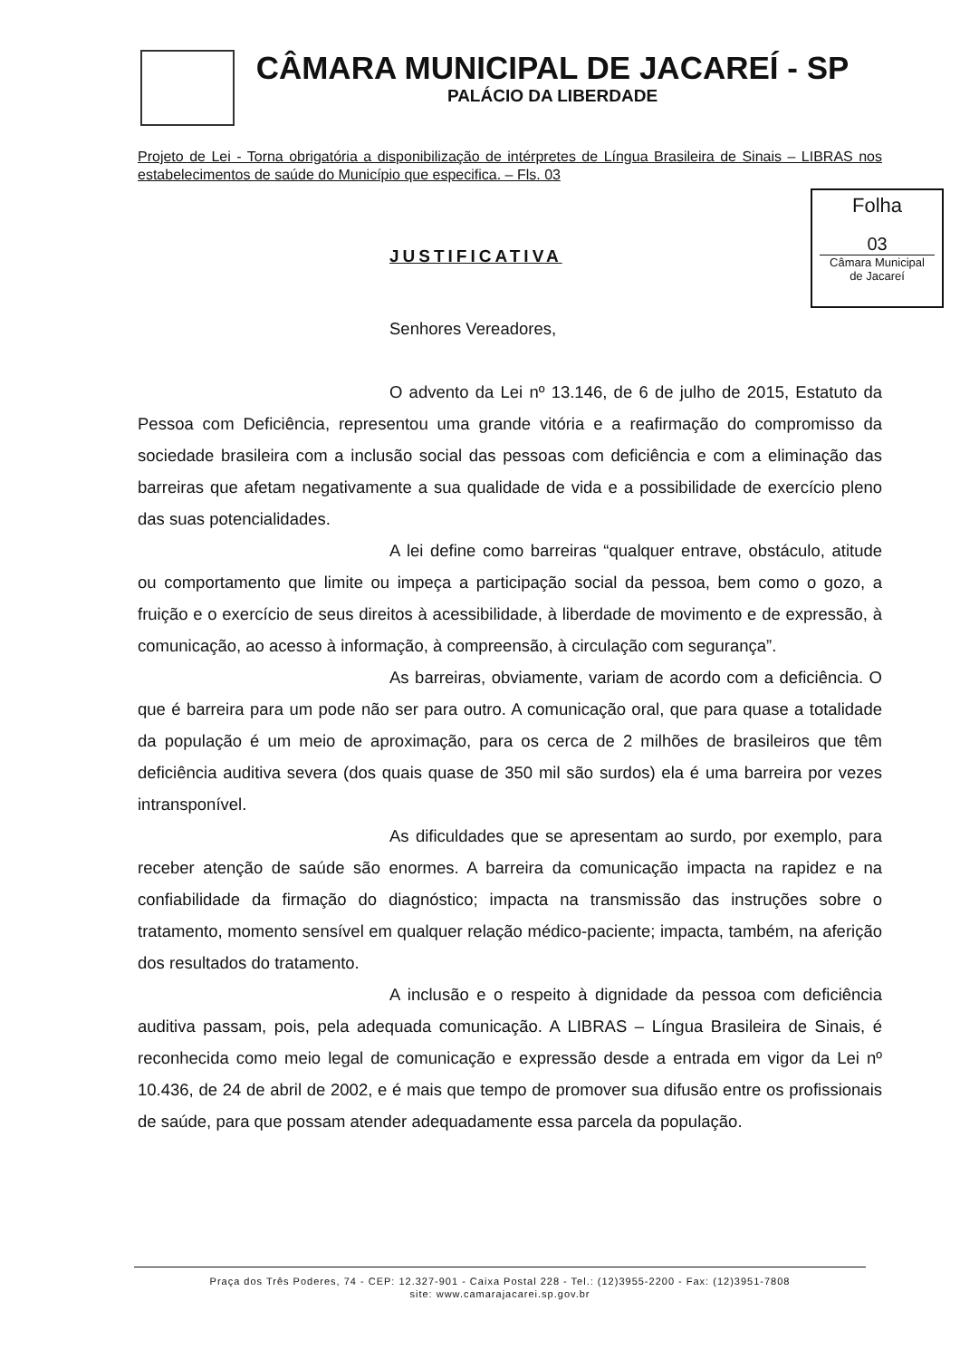CÂMARA MUNICIPAL DE JACAREÍ - SP
PALÁCIO DA LIBERDADE
Projeto de Lei - Torna obrigatória a disponibilização de intérpretes de Língua Brasileira de Sinais – LIBRAS nos estabelecimentos de saúde do Município que especifica. – Fls. 03
Folha
03
Câmara Municipal
de Jacareí
JUSTIFICATIVA
Senhores Vereadores,
O advento da Lei nº 13.146, de 6 de julho de 2015, Estatuto da Pessoa com Deficiência, representou uma grande vitória e a reafirmação do compromisso da sociedade brasileira com a inclusão social das pessoas com deficiência e com a eliminação das barreiras que afetam negativamente a sua qualidade de vida e a possibilidade de exercício pleno das suas potencialidades.
A lei define como barreiras “qualquer entrave, obstáculo, atitude ou comportamento que limite ou impeça a participação social da pessoa, bem como o gozo, a fruição e o exercício de seus direitos à acessibilidade, à liberdade de movimento e de expressão, à comunicação, ao acesso à informação, à compreensão, à circulação com segurança”.
As barreiras, obviamente, variam de acordo com a deficiência. O que é barreira para um pode não ser para outro. A comunicação oral, que para quase a totalidade da população é um meio de aproximação, para os cerca de 2 milhões de brasileiros que têm deficiência auditiva severa (dos quais quase de 350 mil são surdos) ela é uma barreira por vezes intransponível.
As dificuldades que se apresentam ao surdo, por exemplo, para receber atenção de saúde são enormes. A barreira da comunicação impacta na rapidez e na confiabilidade da firmação do diagnóstico; impacta na transmissão das instruções sobre o tratamento, momento sensível em qualquer relação médico-paciente; impacta, também, na aferição dos resultados do tratamento.
A inclusão e o respeito à dignidade da pessoa com deficiência auditiva passam, pois, pela adequada comunicação. A LIBRAS – Língua Brasileira de Sinais, é reconhecida como meio legal de comunicação e expressão desde a entrada em vigor da Lei nº 10.436, de 24 de abril de 2002, e é mais que tempo de promover sua difusão entre os profissionais de saúde, para que possam atender adequadamente essa parcela da população.
Praça dos Três Poderes, 74 - CEP: 12.327-901 - Caixa Postal 228 - Tel.: (12)3955-2200 - Fax: (12)3951-7808
site: www.camarajacarei.sp.gov.br